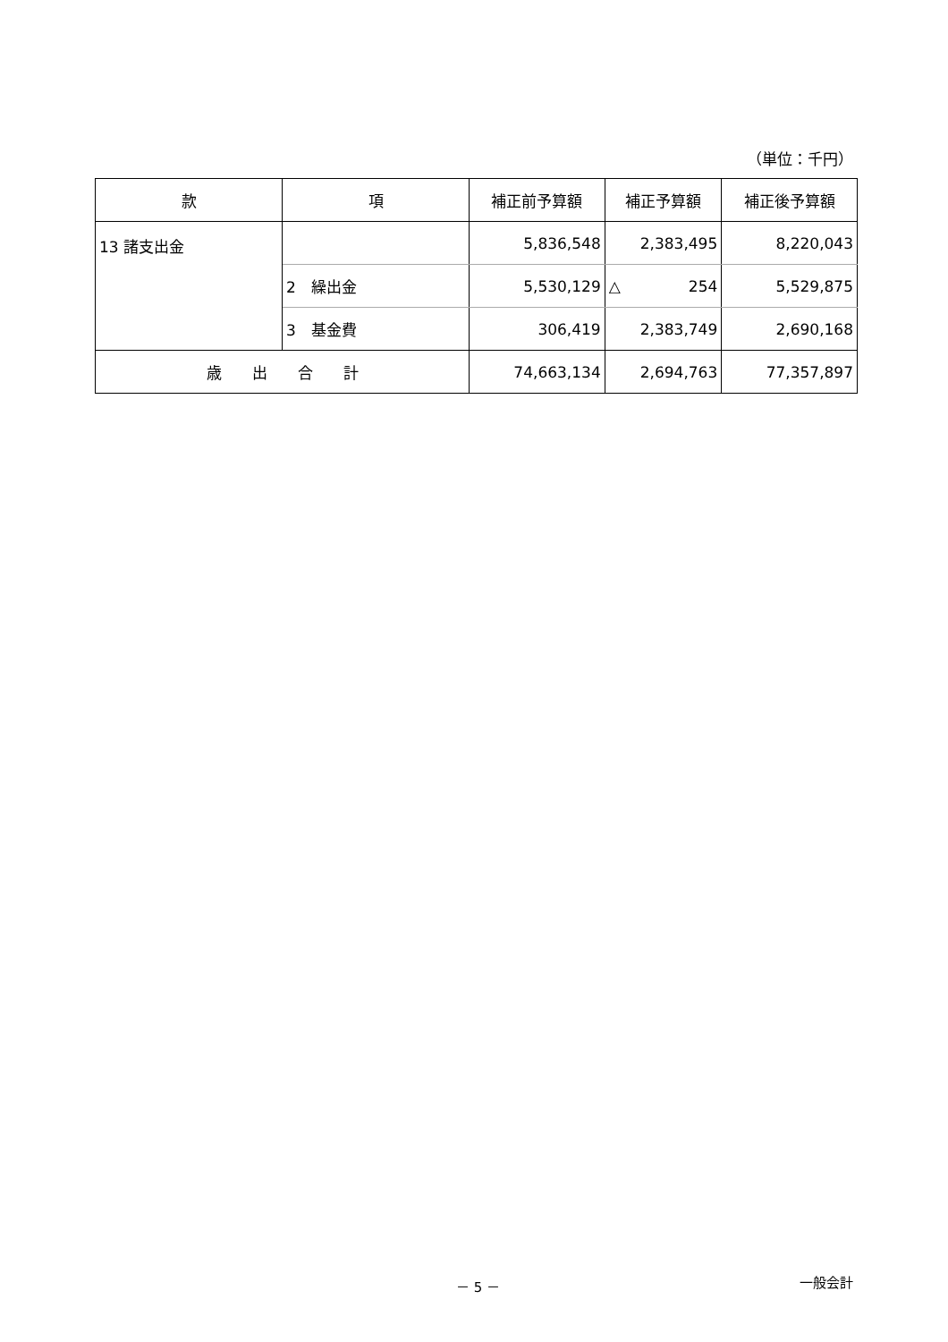（単位：千円）
| 款 | 項 | 補正前予算額 | 補正予算額 | 補正後予算額 |
| --- | --- | --- | --- | --- |
| 13 諸支出金 | | 5,836,548 | 2,383,495 | 8,220,043 |
| | 2 繰出金 | 5,530,129 | △ 254 | 5,529,875 |
| | 3 基金費 | 306,419 | 2,383,749 | 2,690,168 |
| 歳 出 合 計 | | 74,663,134 | 2,694,763 | 77,357,897 |
－ 5 － 一般会計